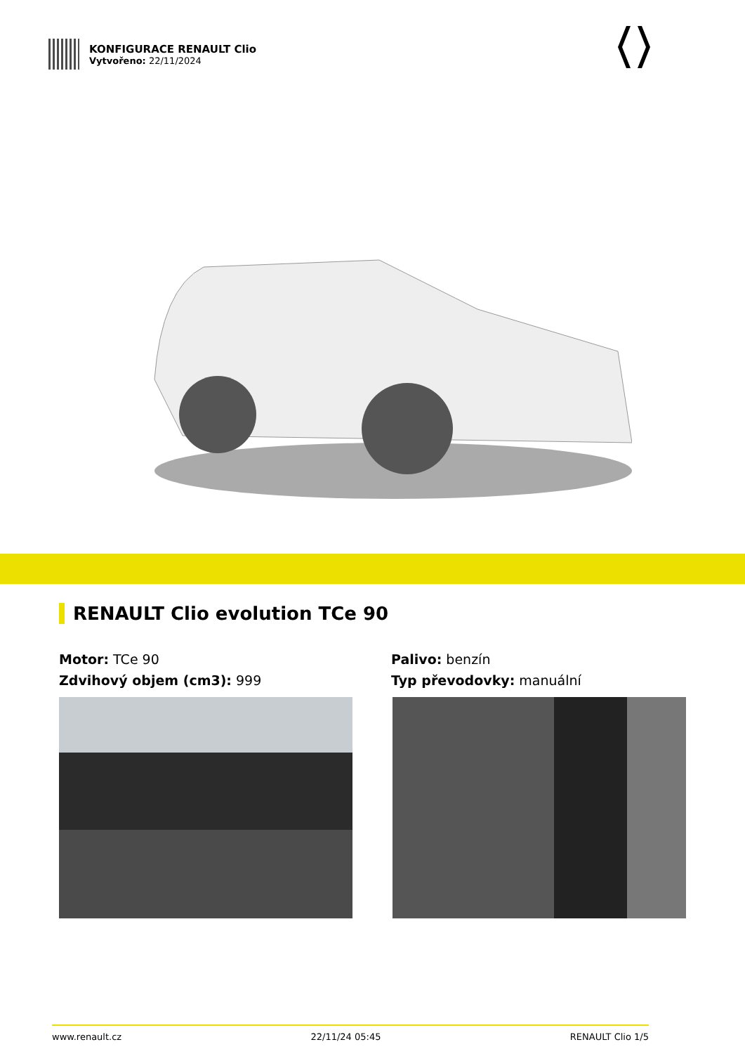KONFIGURACE RENAULT Clio
Vytvořeno: 22/11/2024
RENAULT Clio evolution TCe 90
Motor: TCe 90
Zdvihový objem (cm3): 999
Palivo: benzín
Typ převodovky: manuální
www.renault.cz 22/11/24 05:45 RENAULT Clio 1/5